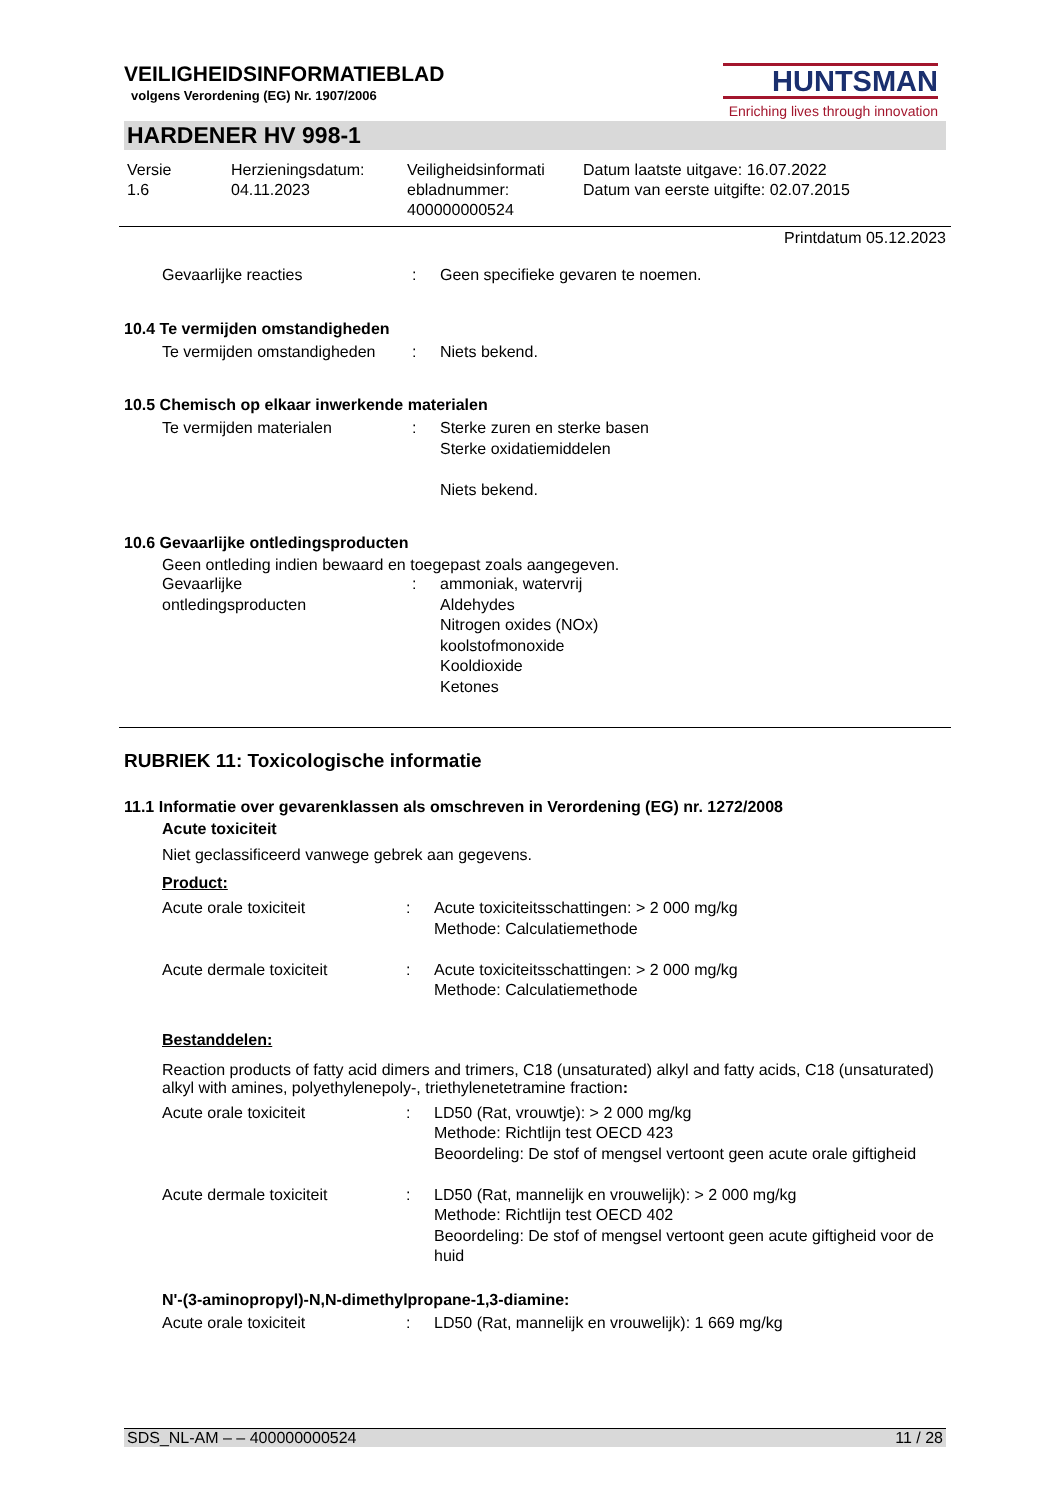HUNTSMAN
Enriching lives through innovation
VEILIGHEIDSINFORMATIEBLAD
volgens Verordening (EG) Nr. 1907/2006
HARDENER HV 998-1
| Versie 1.6 | Herzieningsdatum: 04.11.2023 | Veiligheidsinformati ebladnummer: 400000000524 | Datum laatste uitgave: 16.07.2022 Datum van eerste uitgifte: 02.07.2015 |
Printdatum 05.12.2023
| Gevaarlijke reacties | : | Geen specifieke gevaren te noemen. |
10.4 Te vermijden omstandigheden
| Te vermijden omstandigheden | : | Niets bekend. |
10.5 Chemisch op elkaar inwerkende materialen
| Te vermijden materialen | : | Sterke zuren en sterke basen Sterke oxidatiemiddelen Niets bekend. |
10.6 Gevaarlijke ontledingsproducten
Geen ontleding indien bewaard en toegepast zoals aangegeven.
| Gevaarlijke ontledingsproducten | : | ammoniak, watervrij Aldehydes Nitrogen oxides (NOx) koolstofmonoxide Kooldioxide Ketones |
RUBRIEK 11: Toxicologische informatie
11.1 Informatie over gevarenklassen als omschreven in Verordening (EG) nr. 1272/2008
Acute toxiciteit
Niet geclassificeerd vanwege gebrek aan gegevens.
Product:
| Acute orale toxiciteit | : | Acute toxiciteitsschattingen: > 2 000 mg/kg Methode: Calculatiemethode |
| Acute dermale toxiciteit | : | Acute toxiciteitsschattingen: > 2 000 mg/kg Methode: Calculatiemethode |
Bestanddelen:
Reaction products of fatty acid dimers and trimers, C18 (unsaturated) alkyl and fatty acids, C18 (unsaturated) alkyl with amines, polyethylenepoly-, triethylenetetramine fraction:
| Acute orale toxiciteit | : | LD50 (Rat, vrouwtje): > 2 000 mg/kg Methode: Richtlijn test OECD 423 Beoordeling: De stof of mengsel vertoont geen acute orale giftigheid |
| Acute dermale toxiciteit | : | LD50 (Rat, mannelijk en vrouwelijk): > 2 000 mg/kg Methode: Richtlijn test OECD 402 Beoordeling: De stof of mengsel vertoont geen acute giftigheid voor de huid |
N'-(3-aminopropyl)-N,N-dimethylpropane-1,3-diamine:
| Acute orale toxiciteit | : | LD50 (Rat, mannelijk en vrouwelijk): 1 669 mg/kg |
SDS_NL-AM – – 400000000524 11 / 28